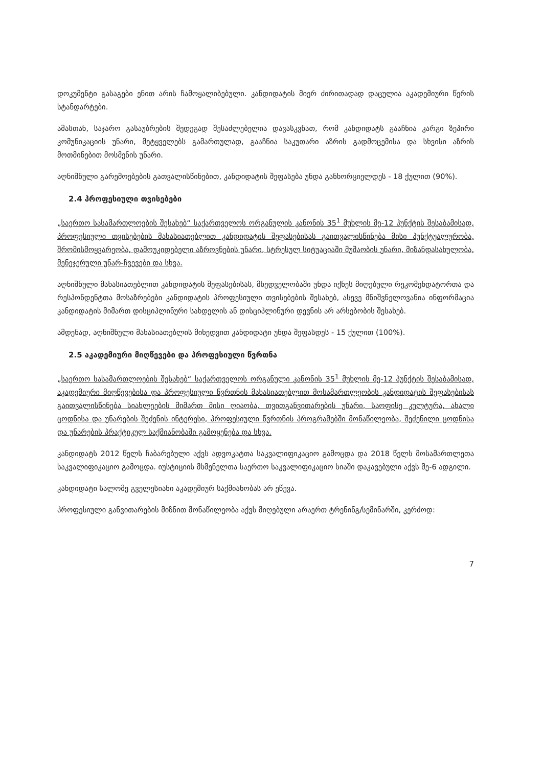დოკუმენტი გასაგები ენით არის ჩამოყალიბებული. კანდიდატის მიერ ძირითადად დაცულია აკადემიური წერის სტანდარტები.
ამასთან, საჯარო გასაუბრების შედეგად შესაძლებელია დავასკვნათ, რომ კანდიდატს გააჩნია კარგი ზეპირი კომუნიკაციის უნარი, მეტყველებს გამართულად, გააჩნია საკუთარი აზრის გადმოცემისა და სხვისი აზრის მოთმინებით მოსმენის უნარი.
აღნიშნული გარემოებების გათვალისწინებით, კანდიდატის შეფასება უნდა განხორციელდეს - 18 ქულით (90%).
2.4 პროფესიული თვისებები
„საერთო სასამართლოების შესახებ“ საქართველოს ორგანულის კანონის 35<sup>1</sup> მუხლის მე-12 პუნქტის შესაბამისად, პროფესიული თვისებების მახასიათებლით კანდიდატის შეფასებისას გაითვალისწინება მისი პუნქტუალურობა, შრომისმოყვარეობა, დამოუკიდებელი აზროვნების უნარი, სტრესულ სიტუაციაში მუშაობის უნარი, მიზანდასახულობა, მენეჯერული უნარ-ჩვევები და სხვა.
აღნიშნული მახასიათებლით კანდიდატის შეფასებისას, მხედველობაში უნდა იქნეს მიღებული რეკომენდატორთა და რესპონდენტთა მოსაზრებები კანდიდატის პროფესიული თვისებების შესახებ, ასევე მნიშვნელოვანია ინფორმაცია კანდიდატის მიმართ დისციპლინური სახდელის ან დისციპლინური დევნის არ არსებობის შესახებ.
ამდენად, აღნიშნული მახასიათებლის მიხედვით კანდიდატი უნდა შეფასდეს - 15 ქულით (100%).
2.5 აკადემიური მიღწევები და პროფესიული წვრთნა
„საერთო სასამართლოების შესახებ“ საქართველოს ორგანული კანონის 35<sup>1</sup> მუხლის მე-12 პუნქტის შესაბამისად, აკადემიური მიღწევებისა და პროფესიული წვრთნის მახასიათებლით მოსამართლეობის კანდიდატის შეფასებისას გაითვალისწინება სიახლეების მიმართ მისი ღიაობა, თვითგანვითარების უნარი, საოფისე კულტურა, ახალი ცოდნისა და უნარების შეძენის ინტერესი, პროფესიული წვრთნის პროგრამებში მონაწილეობა, შეძენილი ცოდნისა და უნარების პრაქტიკულ საქმიანობაში გამოყენება და სხვა.
კანდიდატს 2012 წელს ჩაბარებული აქვს ადვოკატთა საკვალიფიკაციო გამოცდა და 2018 წელს მოსამართლეთა საკვალიფიკაციო გამოცდა. იუსტიციის მსმენელთა საერთო საკვალიფიკაციო სიაში დაკავებული აქვს მე-6 ადგილი.
კანდიდატი სალომე გველესიანი აკადემიურ საქმიანობას არ ეწევა.
პროფესიული განვითარების მიზნით მონაწილეობა აქვს მიღებული არაერთ ტრენინგ/სემინარში, კერძოდ:
7